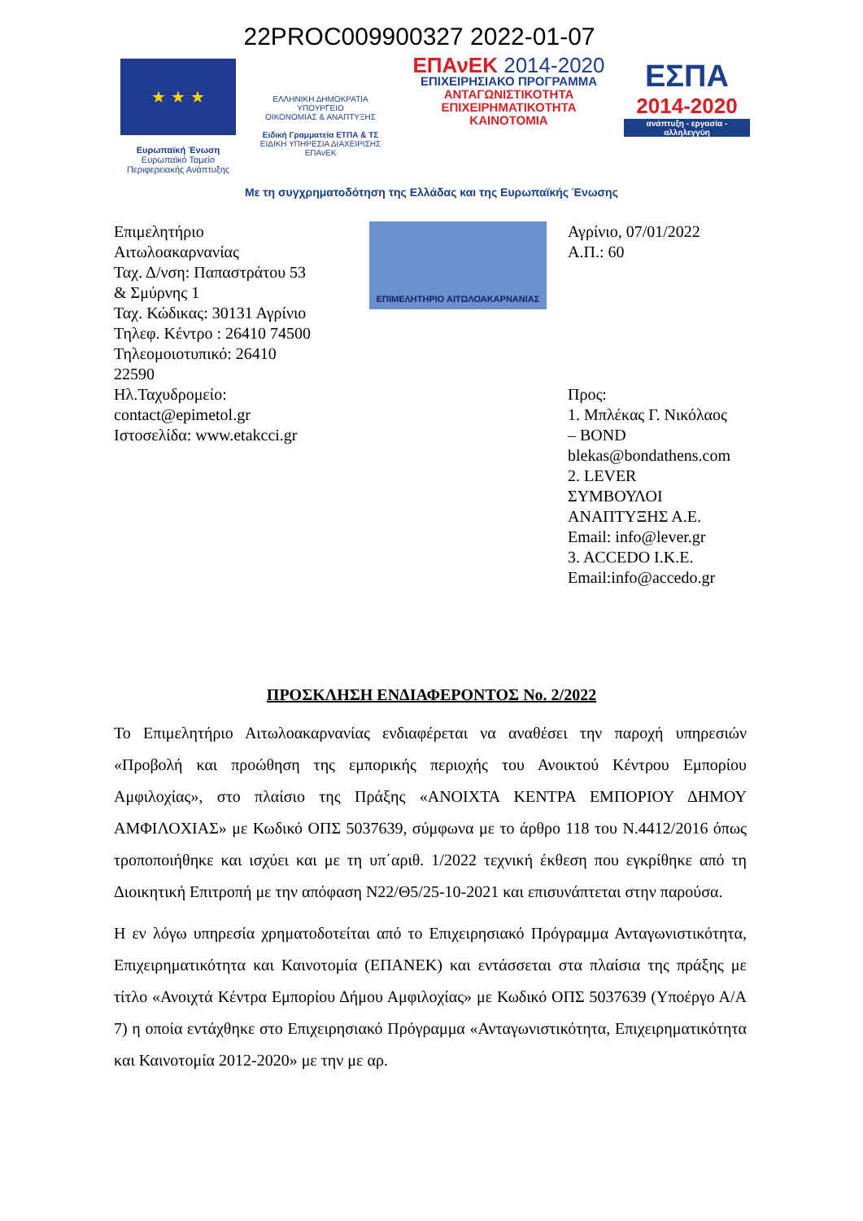22PROC009900327 2022-01-07
★ ★ ★
Ευρωπαϊκή Ένωση
Ευρωπαϊκό Ταμείο
Περιφερειακής Ανάπτυξης
ΕΛΛΗΝΙΚΗ ΔΗΜΟΚΡΑΤΙΑ
ΥΠΟΥΡΓΕΙΟ
ΟΙΚΟΝΟΜΙΑΣ & ΑΝΑΠΤΥΞΗΣ
Ειδική Γραμματεία ΕΤΠΑ & ΤΣ
ΕΙΔΙΚΗ ΥΠΗΡΕΣΙΑ ΔΙΑΧΕΙΡΙΣΗΣ ΕΠΑνΕΚ
ΕΠΑνΕΚ 2014-2020
ΕΠΙΧΕΙΡΗΣΙΑΚΟ ΠΡΟΓΡΑΜΜΑ
ΑΝΤΑΓΩΝΙΣΤΙΚΟΤΗΤΑ
ΕΠΙΧΕΙΡΗΜΑΤΙΚΟΤΗΤΑ
ΚΑΙΝΟΤΟΜΙΑ
ΕΣΠΑ
2014-2020
ανάπτυξη - εργασία - αλληλεγγύη
Με τη συγχρηματοδότηση της Ελλάδας και της Ευρωπαϊκής Ένωσης
Επιμελητήριο
Αιτωλοακαρνανίας
Ταχ. Δ/νση: Παπαστράτου 53
& Σμύρνης 1
Ταχ. Κώδικας: 30131 Αγρίνιο
Τηλεφ. Κέντρο : 26410 74500
Τηλεομοιοτυπικό: 26410
22590
Ηλ.Ταχυδρομείο:
contact@epimetol.gr
Ιστοσελίδα: www.etakcci.gr
ΕΠΙΜΕΛΗΤΗΡΙΟ ΑΙΤΩΛΟΑΚΑΡΝΑΝΙΑΣ
Αγρίνιο, 07/01/2022
Α.Π.: 60
Προς:
1. Μπλέκας Γ. Νικόλαος
– BOND
blekas@bondathens.com
2. LEVER
ΣΥΜΒΟΥΛΟΙ
ΑΝΑΠΤΥΞΗΣ Α.Ε.
Email: info@lever.gr
3. ACCEDO I.K.E.
Email:info@accedo.gr
ΠΡΟΣΚΛΗΣΗ ΕΝΔΙΑΦΕΡΟΝΤΟΣ Νο. 2/2022
Το Επιμελητήριο Αιτωλοακαρνανίας ενδιαφέρεται να αναθέσει την παροχή υπηρεσιών «Προβολή και προώθηση της εμπορικής περιοχής του Ανοικτού Κέντρου Εμπορίου Αμφιλοχίας», στο πλαίσιο της Πράξης «ΑΝΟΙΧΤΑ ΚΕΝΤΡΑ ΕΜΠΟΡΙΟΥ ΔΗΜΟΥ ΑΜΦΙΛΟΧΙΑΣ» με Κωδικό ΟΠΣ 5037639, σύμφωνα με το άρθρο 118 του Ν.4412/2016 όπως τροποποιήθηκε και ισχύει και με τη υπ΄αριθ. 1/2022 τεχνική έκθεση που εγκρίθηκε από τη Διοικητική Επιτροπή με την απόφαση Ν22/Θ5/25-10-2021 και επισυνάπτεται στην παρούσα.
Η εν λόγω υπηρεσία χρηματοδοτείται από το Επιχειρησιακό Πρόγραμμα Ανταγωνιστικότητα, Επιχειρηματικότητα και Καινοτομία (ΕΠΑΝΕΚ) και εντάσσεται στα πλαίσια της πράξης με τίτλο «Ανοιχτά Κέντρα Εμπορίου Δήμου Αμφιλοχίας» με Κωδικό ΟΠΣ 5037639 (Υποέργο Α/Α 7) η οποία εντάχθηκε στο Επιχειρησιακό Πρόγραμμα «Ανταγωνιστικότητα, Επιχειρηματικότητα και Καινοτομία 2012-2020» με την με αρ.